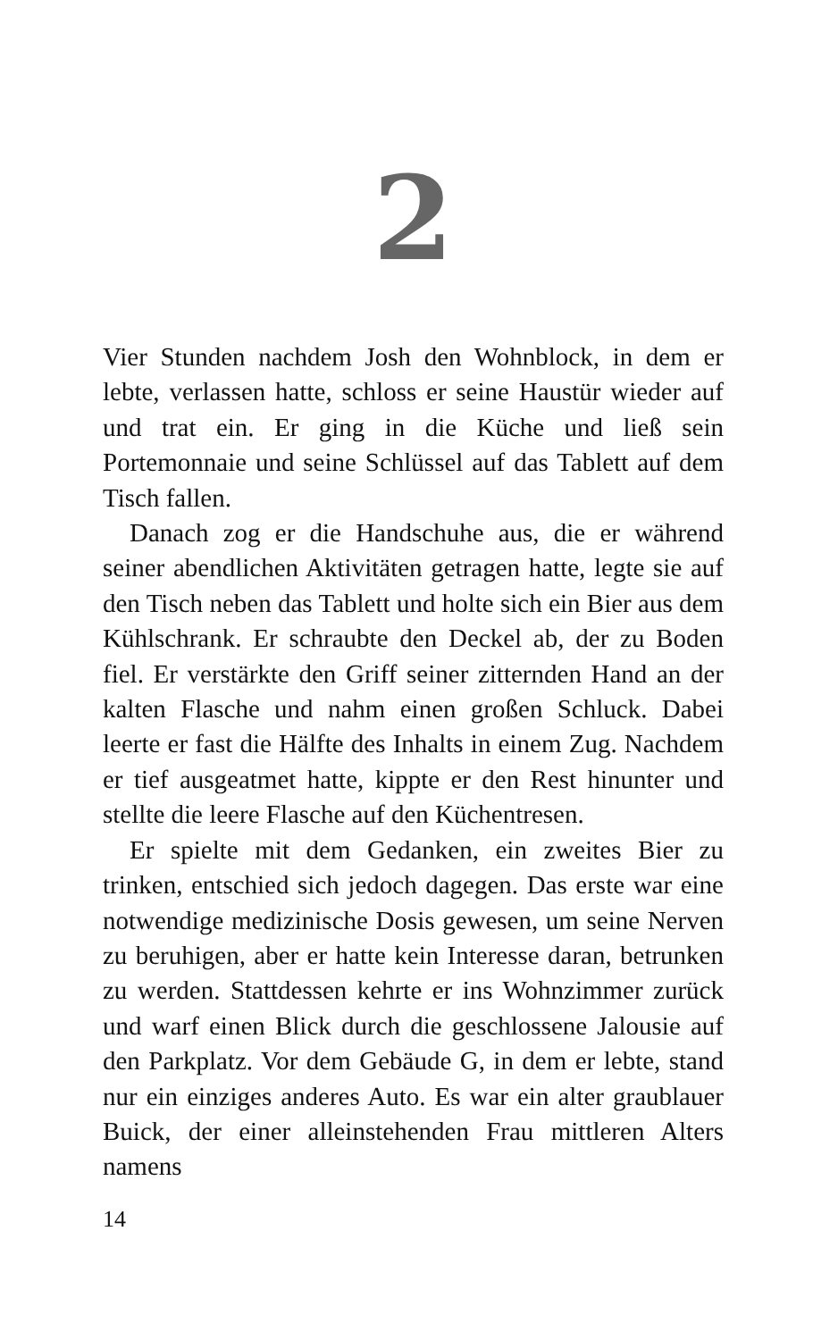2
Vier Stunden nachdem Josh den Wohnblock, in dem er lebte, verlassen hatte, schloss er seine Haustür wieder auf und trat ein. Er ging in die Küche und ließ sein Portemonnaie und seine Schlüssel auf das Tablett auf dem Tisch fallen.
Danach zog er die Handschuhe aus, die er während seiner abendlichen Aktivitäten getragen hatte, legte sie auf den Tisch neben das Tablett und holte sich ein Bier aus dem Kühlschrank. Er schraubte den Deckel ab, der zu Boden fiel. Er verstärkte den Griff seiner zitternden Hand an der kalten Flasche und nahm einen großen Schluck. Dabei leerte er fast die Hälfte des Inhalts in einem Zug. Nachdem er tief ausgeatmet hatte, kippte er den Rest hinunter und stellte die leere Flasche auf den Küchentresen.
Er spielte mit dem Gedanken, ein zweites Bier zu trinken, entschied sich jedoch dagegen. Das erste war eine notwendige medizinische Dosis gewesen, um seine Nerven zu beruhigen, aber er hatte kein Interesse daran, betrunken zu werden. Stattdessen kehrte er ins Wohnzimmer zurück und warf einen Blick durch die geschlossene Jalousie auf den Parkplatz. Vor dem Gebäude G, in dem er lebte, stand nur ein einziges anderes Auto. Es war ein alter graublauer Buick, der einer alleinstehenden Frau mittleren Alters namens
14